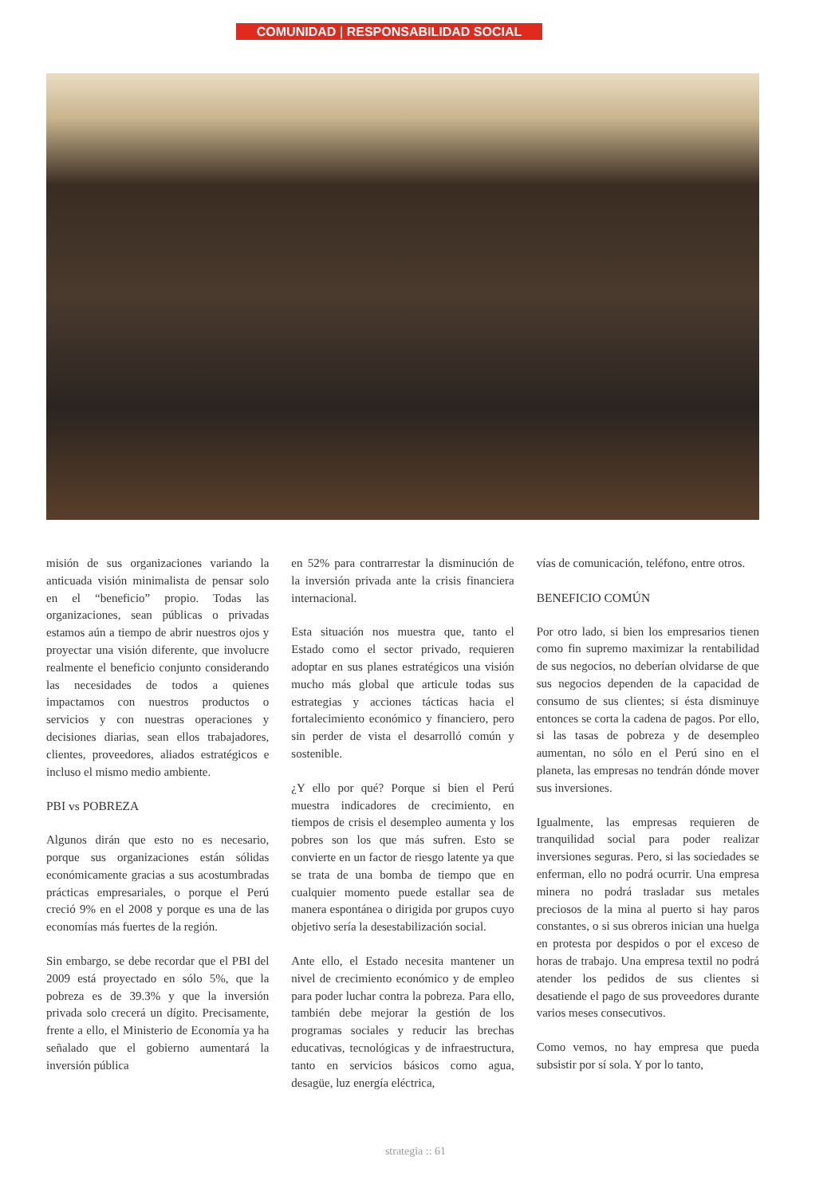COMUNIDAD | RESPONSABILIDAD SOCIAL
misión de sus organizaciones variando la anticuada visión minimalista de pensar solo en el “beneficio” propio. Todas las organizaciones, sean públicas o privadas estamos aún a tiempo de abrir nuestros ojos y proyectar una visión diferente, que involucre realmente el beneficio conjunto considerando las necesidades de todos a quienes impactamos con nuestros productos o servicios y con nuestras operaciones y decisiones diarias, sean ellos trabajadores, clientes, proveedores, aliados estratégicos e incluso el mismo medio ambiente.
PBI vs POBREZA
Algunos dirán que esto no es necesario, porque sus organizaciones están sólidas económicamente gracias a sus acostumbradas prácticas empresariales, o porque el Perú creció 9% en el 2008 y porque es una de las economías más fuertes de la región.
Sin embargo, se debe recordar que el PBI del 2009 está proyectado en sólo 5%, que la pobreza es de 39.3% y que la inversión privada solo crecerá un dígito. Precisamente, frente a ello, el Ministerio de Economía ya ha señalado que el gobierno aumentará la inversión pública
en 52% para contrarrestar la disminución de la inversión privada ante la crisis financiera internacional.
Esta situación nos muestra que, tanto el Estado como el sector privado, requieren adoptar en sus planes estratégicos una visión mucho más global que articule todas sus estrategias y acciones tácticas hacia el fortalecimiento económico y financiero, pero sin perder de vista el desarrolló común y sostenible.
¿Y ello por qué? Porque si bien el Perú muestra indicadores de crecimiento, en tiempos de crisis el desempleo aumenta y los pobres son los que más sufren. Esto se convierte en un factor de riesgo latente ya que se trata de una bomba de tiempo que en cualquier momento puede estallar sea de manera espontánea o dirigida por grupos cuyo objetivo sería la desestabilización social.
Ante ello, el Estado necesita mantener un nivel de crecimiento económico y de empleo para poder luchar contra la pobreza. Para ello, también debe mejorar la gestión de los programas sociales y reducir las brechas educativas, tecnológicas y de infraestructura, tanto en servicios básicos como agua, desagüe, luz energía eléctrica,
vías de comunicación, teléfono, entre otros.
BENEFICIO COMÚN
Por otro lado, si bien los empresarios tienen como fin supremo maximizar la rentabilidad de sus negocios, no deberían olvidarse de que sus negocios dependen de la capacidad de consumo de sus clientes; si ésta disminuye entonces se corta la cadena de pagos. Por ello, si las tasas de pobreza y de desempleo aumentan, no sólo en el Perú sino en el planeta, las empresas no tendrán dónde mover sus inversiones.
Igualmente, las empresas requieren de tranquilidad social para poder realizar inversiones seguras. Pero, si las sociedades se enferman, ello no podrá ocurrir. Una empresa minera no podrá trasladar sus metales preciosos de la mina al puerto si hay paros constantes, o si sus obreros inician una huelga en protesta por despidos o por el exceso de horas de trabajo. Una empresa textil no podrá atender los pedidos de sus clientes si desatiende el pago de sus proveedores durante varios meses consecutivos.
Como vemos, no hay empresa que pueda subsistir por sí sola. Y por lo tanto,
strategia :: 61